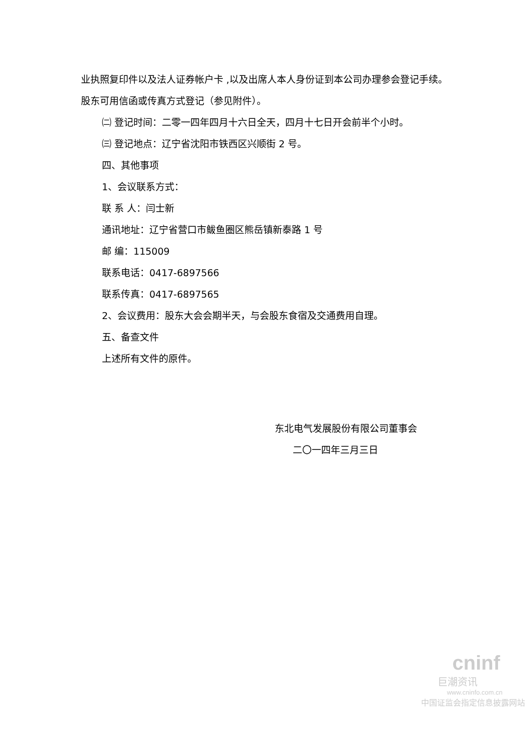业执照复印件以及法人证券帐户卡 ,以及出席人本人身份证到本公司办理参会登记手续。股东可用信函或传真方式登记（参见附件）。
㈡ 登记时间：二零一四年四月十六日全天，四月十七日开会前半个小时。
㈢ 登记地点：辽宁省沈阳市铁西区兴顺街 2 号。
四、其他事项
1、会议联系方式：
联 系 人：闫士新
通讯地址：辽宁省营口市鲅鱼圈区熊岳镇新泰路 1 号
邮 编：115009
联系电话：0417-6897566
联系传真：0417-6897565
2、会议费用：股东大会会期半天，与会股东食宿及交通费用自理。
五、备查文件
上述所有文件的原件。
东北电气发展股份有限公司董事会
二〇一四年三月三日
cninf
巨潮资讯
www.cninfo.com.cn
中国证监会指定信息披露网站